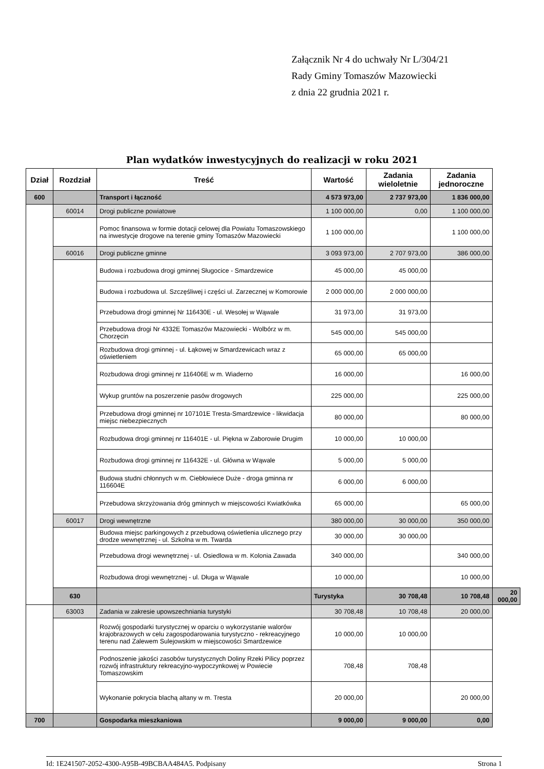Załącznik Nr 4 do uchwały Nr L/304/21
Rady Gminy Tomaszów Mazowiecki
z dnia 22 grudnia 2021 r.
Plan wydatków inwestycyjnych do realizacji w roku 2021
| Dział | Rozdział | Treść | Wartość | Zadania wieloletnie | Zadania jednoroczne | |
| --- | --- | --- | --- | --- | --- | --- |
| 600 | | Transport i łączność | 4 573 973,00 | 2 737 973,00 | 1 836 000,00 | |
| | 60014 | Drogi publiczne powiatowe | 1 100 000,00 | 0,00 | 1 100 000,00 | |
| | | Pomoc finansowa w formie dotacji celowej dla Powiatu Tomaszowskiego na inwestycje drogowe na terenie gminy Tomaszów Mazowiecki | 1 100 000,00 | | 1 100 000,00 | |
| | 60016 | Drogi publiczne gminne | 3 093 973,00 | 2 707 973,00 | 386 000,00 | |
| | | Budowa i rozbudowa drogi gminnej Sługocice - Smardzewice | 45 000,00 | 45 000,00 | | |
| | | Budowa i rozbudowa ul. Szczęśliwej i części ul. Zarzecznej w Komorowie | 2 000 000,00 | 2 000 000,00 | | |
| | | Przebudowa drogi gminnej Nr 116430E - ul. Wesołej w Wąwale | 31 973,00 | 31 973,00 | | |
| | | Przebudowa drogi Nr 4332E Tomaszów Mazowiecki - Wolbórz w m. Chorzęcin | 545 000,00 | 545 000,00 | | |
| | | Rozbudowa drogi gminnej - ul. Łąkowej w Smardzewicach wraz z oświetleniem | 65 000,00 | 65 000,00 | | |
| | | Rozbudowa drogi gminnej nr 116406E w m. Wiaderno | 16 000,00 | | 16 000,00 | |
| | | Wykup gruntów na poszerzenie pasów drogowych | 225 000,00 | | 225 000,00 | |
| | | Przebudowa drogi gminnej nr 107101E Tresta-Smardzewice - likwidacja miejsc niebezpiecznych | 80 000,00 | | 80 000,00 | |
| | | Rozbudowa drogi gminnej nr 116401E - ul. Piękna w Zaborowie Drugim | 10 000,00 | 10 000,00 | | |
| | | Rozbudowa drogi gminnej nr 116432E - ul. Główna w Wąwale | 5 000,00 | 5 000,00 | | |
| | | Budowa studni chłonnych w m. Ciebłowiece Duże - droga gminna nr 116604E | 6 000,00 | 6 000,00 | | |
| | | Przebudowa skrzyżowania dróg gminnych w miejscowości Kwiatkówka | 65 000,00 | | 65 000,00 | |
| | 60017 | Drogi wewnętrzne | 380 000,00 | 30 000,00 | 350 000,00 | |
| | | Budowa miejsc parkingowych z przebudową oświetlenia ulicznego przy drodze wewnętrznej - ul. Szkolna w m. Twarda | 30 000,00 | 30 000,00 | | |
| | | Przebudowa drogi wewnętrznej - ul. Osiedlowa w m. Kolonia Zawada | 340 000,00 | | 340 000,00 | |
| | | Rozbudowa drogi wewnętrznej - ul. Długa w Wąwale | 10 000,00 | | 10 000,00 | |
| | 630 | | Turystyka | 30 708,48 | 10 708,48 | 20 000,00 |
| | 63003 | Zadania w zakresie upowszechniania turystyki | 30 708,48 | 10 708,48 | 20 000,00 | |
| | | Rozwój gospodarki turystycznej w oparciu o wykorzystanie walorów krajobrazowych w celu zagospodarowania turystyczno - rekreacyjnego terenu nad Zalewem Sulejowskim w miejscowości Smardzewice | 10 000,00 | 10 000,00 | | |
| | | Podnoszenie jakości zasobów turystycznych Doliny Rzeki Pilicy poprzez rozwój infrastruktury rekreacyjno-wypoczynkowej w Powiecie Tomaszowskim | 708,48 | 708,48 | | |
| | | Wykonanie pokrycia blachą altany w m. Tresta | 20 000,00 | | 20 000,00 | |
| 700 | | Gospodarka mieszkaniowa | 9 000,00 | 9 000,00 | 0,00 | |
Id: 1E241507-2052-4300-A95B-49BCBAA484A5. Podpisany Strona 1